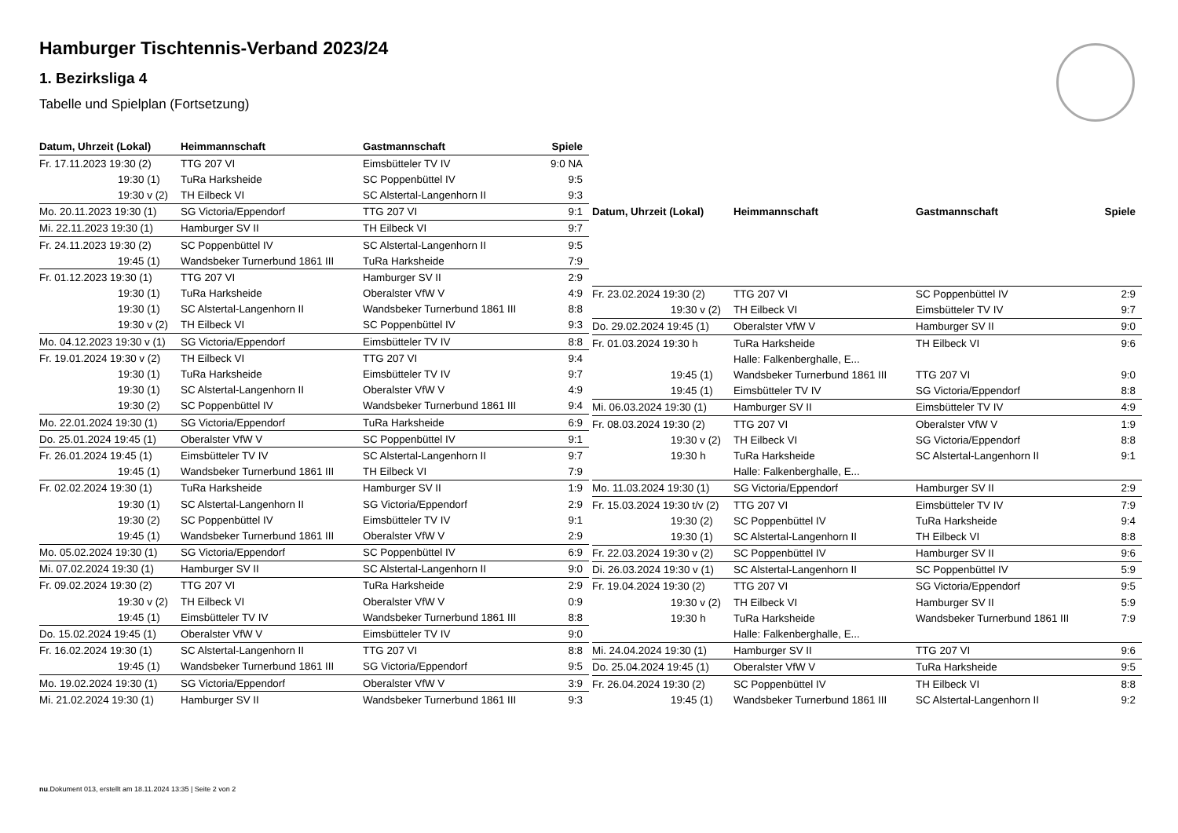Hamburger Tischtennis-Verband 2023/24
1. Bezirksliga 4
Tabelle und Spielplan (Fortsetzung)
| Datum, Uhrzeit (Lokal) | Heimmannschaft | Gastmannschaft | Spiele |
| --- | --- | --- | --- |
| Fr. 17.11.2023 19:30 (2) | TTG 207 VI | Eimsbütteler TV IV | 9:0 NA |
| 19:30 (1) | TuRa Harksheide | SC Poppenbüttel IV | 9:5 |
| 19:30 v (2) | TH Eilbeck VI | SC Alstertal-Langenhorn II | 9:3 |
| Mo. 20.11.2023 19:30 (1) | SG Victoria/Eppendorf | TTG 207 VI | 9:1 |
| Mi. 22.11.2023 19:30 (1) | Hamburger SV II | TH Eilbeck VI | 9:7 |
| Fr. 24.11.2023 19:30 (2) | SC Poppenbüttel IV | SC Alstertal-Langenhorn II | 9:5 |
| 19:45 (1) | Wandsbeker Turnerbund 1861 III | TuRa Harksheide | 7:9 |
| Fr. 01.12.2023 19:30 (1) | TTG 207 VI | Hamburger SV II | 2:9 |
| 19:30 (1) | TuRa Harksheide | Oberalster VfW V | 4:9 |
| 19:30 (1) | SC Alstertal-Langenhorn II | Wandsbeker Turnerbund 1861 III | 8:8 |
| 19:30 v (2) | TH Eilbeck VI | SC Poppenbüttel IV | 9:3 |
| Mo. 04.12.2023 19:30 v (1) | SG Victoria/Eppendorf | Eimsbütteler TV IV | 8:8 |
| Fr. 19.01.2024 19:30 v (2) | TH Eilbeck VI | TTG 207 VI | 9:4 |
| 19:30 (1) | TuRa Harksheide | Eimsbütteler TV IV | 9:7 |
| 19:30 (1) | SC Alstertal-Langenhorn II | Oberalster VfW V | 4:9 |
| 19:30 (2) | SC Poppenbüttel IV | Wandsbeker Turnerbund 1861 III | 9:4 |
| Mo. 22.01.2024 19:30 (1) | SG Victoria/Eppendorf | TuRa Harksheide | 6:9 |
| Do. 25.01.2024 19:45 (1) | Oberalster VfW V | SC Poppenbüttel IV | 9:1 |
| Fr. 26.01.2024 19:45 (1) | Eimsbütteler TV IV | SC Alstertal-Langenhorn II | 9:7 |
| 19:45 (1) | Wandsbeker Turnerbund 1861 III | TH Eilbeck VI | 7:9 |
| Fr. 02.02.2024 19:30 (1) | TuRa Harksheide | Hamburger SV II | 1:9 |
| 19:30 (1) | SC Alstertal-Langenhorn II | SG Victoria/Eppendorf | 2:9 |
| 19:30 (2) | SC Poppenbüttel IV | Eimsbütteler TV IV | 9:1 |
| 19:45 (1) | Wandsbeker Turnerbund 1861 III | Oberalster VfW V | 2:9 |
| Mo. 05.02.2024 19:30 (1) | SG Victoria/Eppendorf | SC Poppenbüttel IV | 6:9 |
| Mi. 07.02.2024 19:30 (1) | Hamburger SV II | SC Alstertal-Langenhorn II | 9:0 |
| Fr. 09.02.2024 19:30 (2) | TTG 207 VI | TuRa Harksheide | 2:9 |
| 19:30 v (2) | TH Eilbeck VI | Oberalster VfW V | 0:9 |
| 19:45 (1) | Eimsbütteler TV IV | Wandsbeker Turnerbund 1861 III | 8:8 |
| Do. 15.02.2024 19:45 (1) | Oberalster VfW V | Eimsbütteler TV IV | 9:0 |
| Fr. 16.02.2024 19:30 (1) | SC Alstertal-Langenhorn II | TTG 207 VI | 8:8 |
| 19:45 (1) | Wandsbeker Turnerbund 1861 III | SG Victoria/Eppendorf | 9:5 |
| Mo. 19.02.2024 19:30 (1) | SG Victoria/Eppendorf | Oberalster VfW V | 3:9 |
| Mi. 21.02.2024 19:30 (1) | Hamburger SV II | Wandsbeker Turnerbund 1861 III | 9:3 |
| Datum, Uhrzeit (Lokal) | Heimmannschaft | Gastmannschaft | Spiele |
| --- | --- | --- | --- |
| Fr. 23.02.2024 19:30 (2) | TTG 207 VI | SC Poppenbüttel IV | 2:9 |
| 19:30 v (2) | TH Eilbeck VI | Eimsbütteler TV IV | 9:7 |
| Do. 29.02.2024 19:45 (1) | Oberalster VfW V | Hamburger SV II | 9:0 |
| Fr. 01.03.2024 19:30 h | TuRa Harksheide | TH Eilbeck VI | 9:6 |
| | Halle: Falkenberghalle, E... | | |
| 19:45 (1) | Wandsbeker Turnerbund 1861 III | TTG 207 VI | 9:0 |
| 19:45 (1) | Eimsbütteler TV IV | SG Victoria/Eppendorf | 8:8 |
| Mi. 06.03.2024 19:30 (1) | Hamburger SV II | Eimsbütteler TV IV | 4:9 |
| Fr. 08.03.2024 19:30 (2) | TTG 207 VI | Oberalster VfW V | 1:9 |
| 19:30 v (2) | TH Eilbeck VI | SG Victoria/Eppendorf | 8:8 |
| 19:30 h | TuRa Harksheide | SC Alstertal-Langenhorn II | 9:1 |
| | Halle: Falkenberghalle, E... | | |
| Mo. 11.03.2024 19:30 (1) | SG Victoria/Eppendorf | Hamburger SV II | 2:9 |
| Fr. 15.03.2024 19:30 t/v (2) | TTG 207 VI | Eimsbütteler TV IV | 7:9 |
| 19:30 (2) | SC Poppenbüttel IV | TuRa Harksheide | 9:4 |
| 19:30 (1) | SC Alstertal-Langenhorn II | TH Eilbeck VI | 8:8 |
| Fr. 22.03.2024 19:30 v (2) | SC Poppenbüttel IV | Hamburger SV II | 9:6 |
| Di. 26.03.2024 19:30 v (1) | SC Alstertal-Langenhorn II | SC Poppenbüttel IV | 5:9 |
| Fr. 19.04.2024 19:30 (2) | TTG 207 VI | SG Victoria/Eppendorf | 9:5 |
| 19:30 v (2) | TH Eilbeck VI | Hamburger SV II | 5:9 |
| 19:30 h | TuRa Harksheide | Wandsbeker Turnerbund 1861 III | 7:9 |
| | Halle: Falkenberghalle, E... | | |
| Mi. 24.04.2024 19:30 (1) | Hamburger SV II | TTG 207 VI | 9:6 |
| Do. 25.04.2024 19:45 (1) | Oberalster VfW V | TuRa Harksheide | 9:5 |
| Fr. 26.04.2024 19:30 (2) | SC Poppenbüttel IV | TH Eilbeck VI | 8:8 |
| 19:45 (1) | Wandsbeker Turnerbund 1861 III | SC Alstertal-Langenhorn II | 9:2 |
nu.Dokument 013, erstellt am 18.11.2024 13:35 | Seite 2 von 2